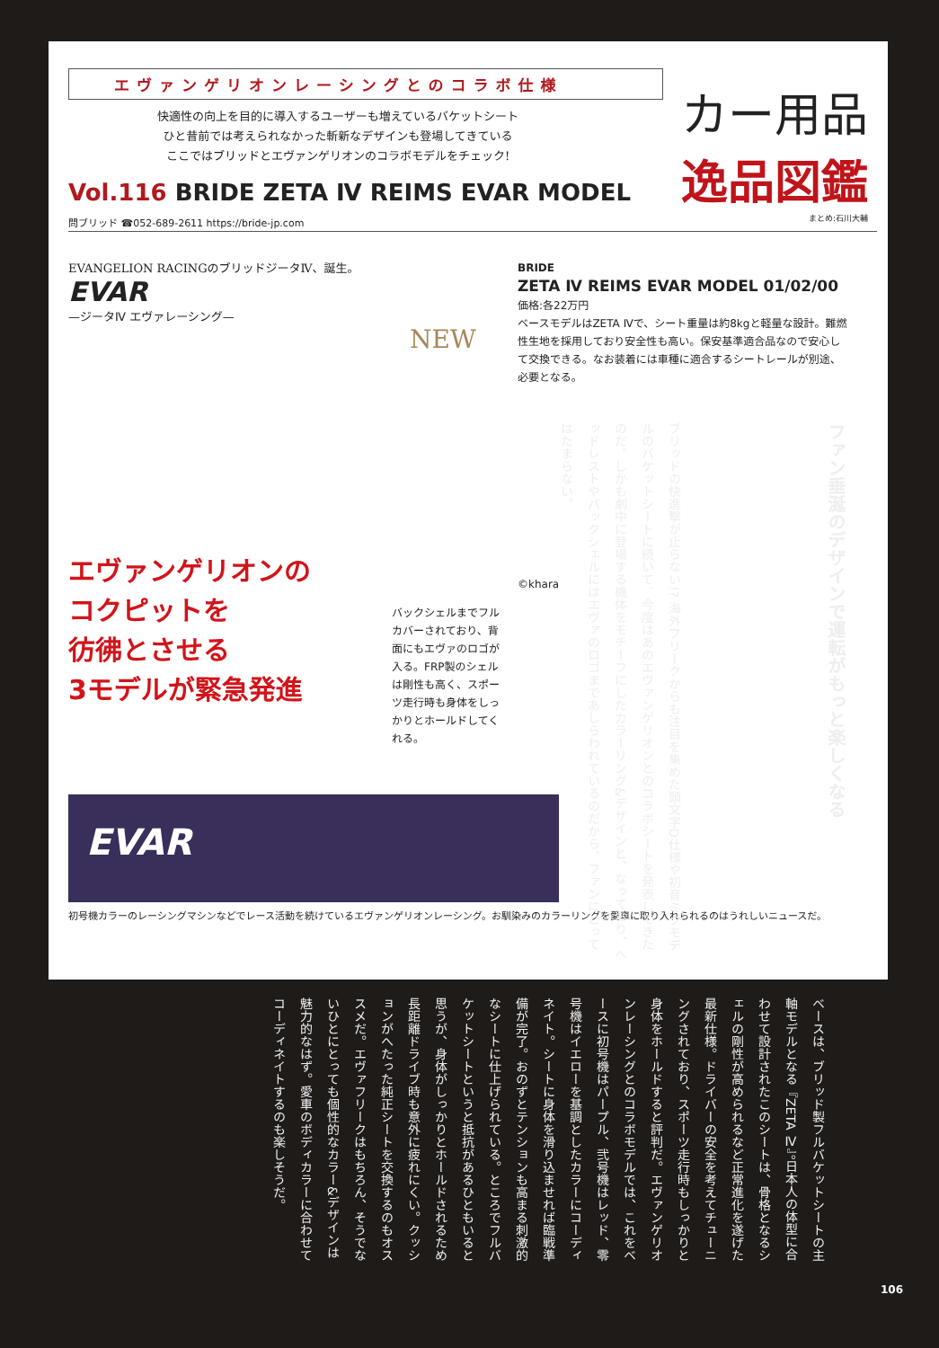エヴァンゲリオンレーシングとのコラボ仕様
快適性の向上を目的に導入するユーザーも増えているバケットシート
ひと昔前では考えられなかった斬新なデザインも登場してきている
ここではブリッドとエヴァンゲリオンのコラボモデルをチェック!
Vol.116 BRIDE ZETA Ⅳ REIMS EVAR MODEL
問ブリッド ☎052-689-2611 https://bride-jp.com
カー用品
逸品図鑑
まとめ:石川大輔
EVANGELION RACINGのブリッドジータⅣ、誕生。
EVAR
—ジータⅣ エヴァレーシング—
NEW
エヴァンゲリオンの
コクピットを
彷彿とさせる
3モデルが緊急発進
BRIDE
ZETA Ⅳ REIMS EVAR MODEL 01/02/00
価格:各22万円
ベースモデルはZETA Ⅳで、シート重量は約8kgと軽量な設計。難燃性生地を採用しており安全性も高い。保安基準適合品なので安心して交換できる。なお装着には車種に適合するシートレールが別途、必要となる。
©khara
バックシェルまでフルカバーされており、背面にもエヴァのロゴが入る。FRP製のシェルは剛性も高く、スポーツ走行時も身体をしっかりとホールドしてくれる。
EVAR
初号機カラーのレーシングマシンなどでレース活動を続けているエヴァンゲリオンレーシング。お馴染みのカラーリングを愛車に取り入れられるのはうれしいニュースだ。
ファン垂涎のデザインで運転がもっと楽しくなる
ブリッドの快進撃が止らない!? 海外フリークからも注目を集めた頭文字D仕様や初音ミクモデルのバケットシートに続いて、今度はあのエヴァンゲリオンとのコラボシートを発表してきたのだ。しかも劇中に登場する機体をモチーフにしたカラーリング&デザインと、なっており、ヘッドレストやバックシェルにはエヴァのロゴまであしらわれているのだから、ファンにとってはたまらない。
ベースは、ブリッド製フルバケットシートの主軸モデルとなる『ZETA Ⅳ』。日本人の体型に合わせて設計されたこのシートは、骨格となるシェルの剛性が高められるなど正常進化を遂げた最新仕様。ドライバーの安全を考えてチューニングされており、スポーツ走行時もしっかりと身体をホールドすると評判だ。エヴァンゲリオンレーシングとのコラボモデルでは、これをベースに初号機はパープル、弐号機はレッド、零号機はイエローを基調としたカラーにコーディネイト。シートに身体を滑り込ませれば臨戦準備が完了。おのずとテンションも高まる刺激的なシートに仕上げられている。ところでフルバケットシートというと抵抗があるひともいると思うが、身体がしっかりとホールドされるため長距離ドライブ時も意外に疲れにくい。クッションがへたった純正シートを交換するのもオススメだ。エヴァフリークはもちろん、そうでないひとにとっても個性的なカラー&デザインは魅力的なはず。愛車のボディカラーに合わせてコーディネイトするのも楽しそうだ。
106